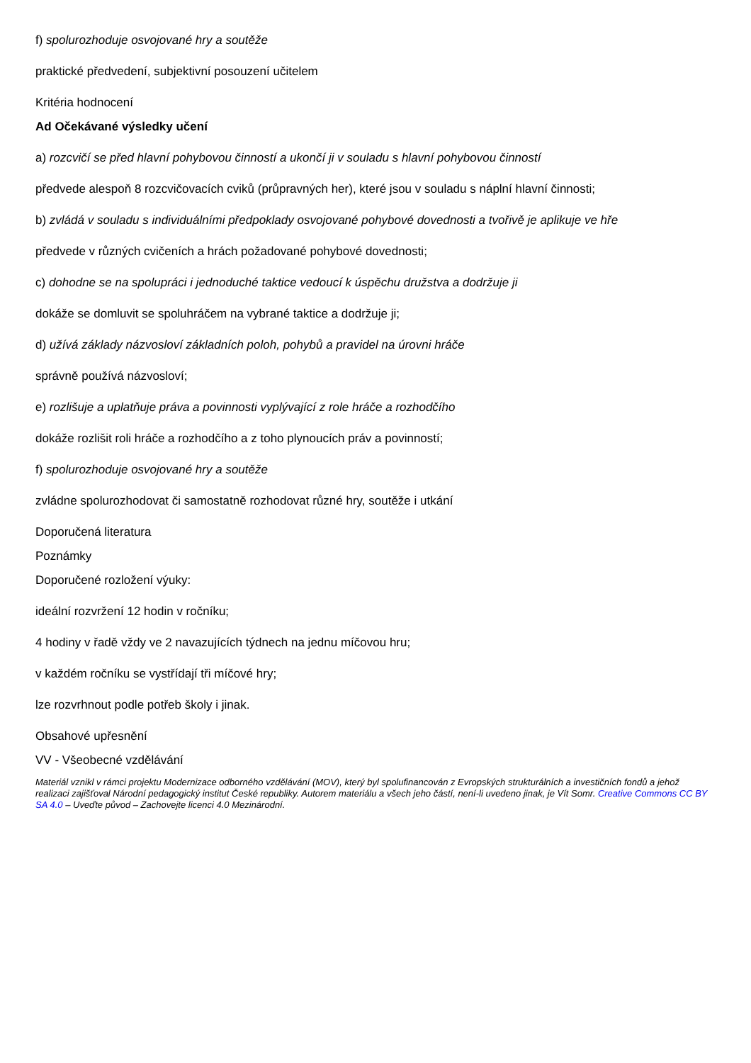f) spolurozhoduje osvojované hry a soutěže
praktické předvedení, subjektivní posouzení učitelem
Kritéria hodnocení
Ad Očekávané výsledky učení
a) rozcvičí se před hlavní pohybovou činností a ukončí ji v souladu s hlavní pohybovou činností
předvede alespoň 8 rozcvičovacích cviků (průpravných her), které jsou v souladu s náplní hlavní činnosti;
b) zvládá v souladu s individuálními předpoklady osvojované pohybové dovednosti a tvořivě je aplikuje ve hře
předvede v různých cvičeních a hrách požadované pohybové dovednosti;
c) dohodne se na spolupráci i jednoduché taktice vedoucí k úspěchu družstva a dodržuje ji
dokáže se domluvit se spoluhráčem na vybrané taktice a dodržuje ji;
d) užívá základy názvosloví základních poloh, pohybů a pravidel na úrovni hráče
správně používá názvosloví;
e) rozlišuje a uplatňuje práva a povinnosti vyplývající z role hráče a rozhodčího
dokáže rozlišit roli hráče a rozhodčího a z toho plynoucích práv a povinností;
f) spolurozhoduje osvojované hry a soutěže
zvládne spolurozhodovat či samostatně rozhodovat různé hry, soutěže i utkání
Doporučená literatura
Poznámky
Doporučené rozložení výuky:
ideální rozvržení 12 hodin v ročníku;
4 hodiny v řadě vždy ve 2 navazujících týdnech na jednu míčovou hru;
v každém ročníku se vystřídají tři míčové hry;
lze rozvrhnout podle potřeb školy i jinak.
Obsahové upřesnění
VV - Všeobecné vzdělávání
Materiál vznikl v rámci projektu Modernizace odborného vzdělávání (MOV), který byl spolufinancován z Evropských strukturálních a investičních fondů a jehož realizaci zajišťoval Národní pedagogický institut České republiky. Autorem materiálu a všech jeho částí, není-li uvedeno jinak, je Vít Somr. Creative Commons CC BY SA 4.0 – Uveďte původ – Zachovejte licenci 4.0 Mezinárodní.